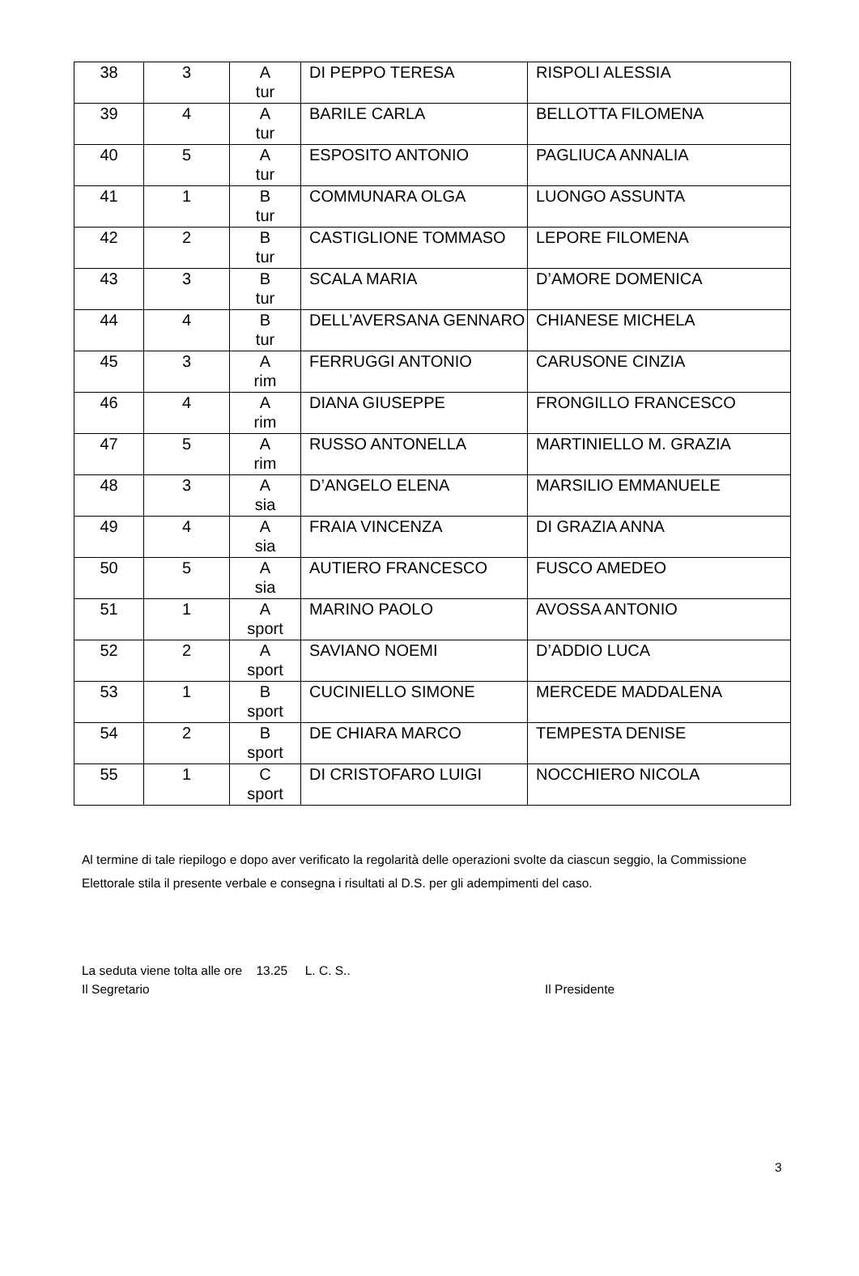| 38 | 3 | A tur | DI PEPPO TERESA | RISPOLI ALESSIA |
| 39 | 4 | A tur | BARILE CARLA | BELLOTTA FILOMENA |
| 40 | 5 | A tur | ESPOSITO ANTONIO | PAGLIUCA ANNALIA |
| 41 | 1 | B tur | COMMUNARA OLGA | LUONGO ASSUNTA |
| 42 | 2 | B tur | CASTIGLIONE TOMMASO | LEPORE FILOMENA |
| 43 | 3 | B tur | SCALA MARIA | D’AMORE DOMENICA |
| 44 | 4 | B tur | DELL’AVERSANA GENNARO | CHIANESE MICHELA |
| 45 | 3 | A rim | FERRUGGI ANTONIO | CARUSONE CINZIA |
| 46 | 4 | A rim | DIANA GIUSEPPE | FRONGILLO FRANCESCO |
| 47 | 5 | A rim | RUSSO ANTONELLA | MARTINIELLO M. GRAZIA |
| 48 | 3 | A sia | D’ANGELO ELENA | MARSILIO EMMANUELE |
| 49 | 4 | A sia | FRAIA VINCENZA | DI GRAZIA ANNA |
| 50 | 5 | A sia | AUTIERO FRANCESCO | FUSCO AMEDEO |
| 51 | 1 | A sport | MARINO PAOLO | AVOSSA ANTONIO |
| 52 | 2 | A sport | SAVIANO NOEMI | D’ADDIO LUCA |
| 53 | 1 | B sport | CUCINIELLO SIMONE | MERCEDE MADDALENA |
| 54 | 2 | B sport | DE CHIARA MARCO | TEMPESTA DENISE |
| 55 | 1 | C sport | DI CRISTOFARO LUIGI | NOCCHIERO NICOLA |
Al termine di tale riepilogo e dopo aver verificato la regolarità delle operazioni svolte da ciascun seggio, la Commissione Elettorale stila il presente verbale e consegna i risultati al D.S. per gli adempimenti del caso.
La seduta viene tolta alle ore 13.25 L. C. S..
Il Segretario Il Presidente
3